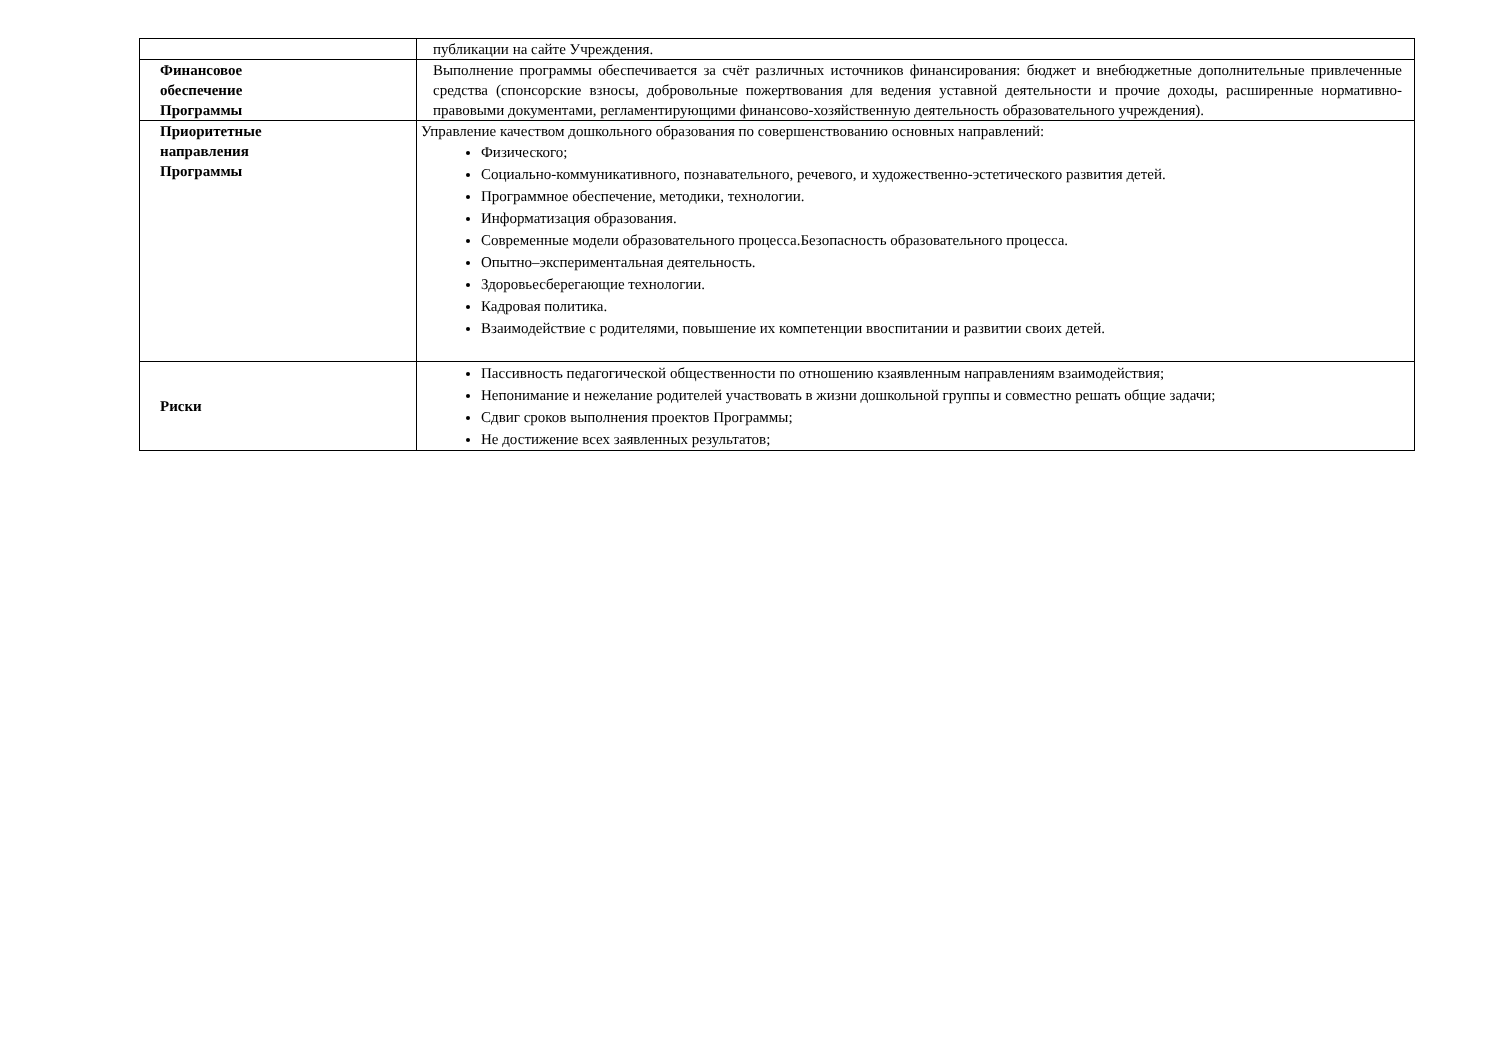| | публикации на сайте Учреждения. |
| Финансовое обеспечение Программы | Выполнение программы обеспечивается за счёт различных источников финансирования: бюджет и внебюджетные дополнительные привлеченные средства (спонсорские взносы, добровольные пожертвования для ведения уставной деятельности и прочие доходы, расширенные нормативно-правовыми документами, регламентирующими финансово-хозяйственную деятельность образовательного учреждения). |
| Приоритетные направления Программы | Управление качеством дошкольного образования по совершенствованию основных направлений: Физического; Социально-коммуникативного, познавательного, речевого, и художественно-эстетического развития детей. Программное обеспечение, методики, технологии. Информатизация образования. Современные модели образовательного процесса.Безопасность образовательного процесса. Опытно–экспериментальная деятельность. Здоровьесберегающие технологии. Кадровая политика. Взаимодействие с родителями, повышение их компетенции ввоспитании и развитии своих детей. |
| Риски | Пассивность педагогической общественности по отношению кзаявленным направлениям взаимодействия; Непонимание и нежелание родителей участвовать в жизни дошкольной группы и совместно решать общие задачи; Сдвиг сроков выполнения проектов Программы; Не достижение всех заявленных результатов; |